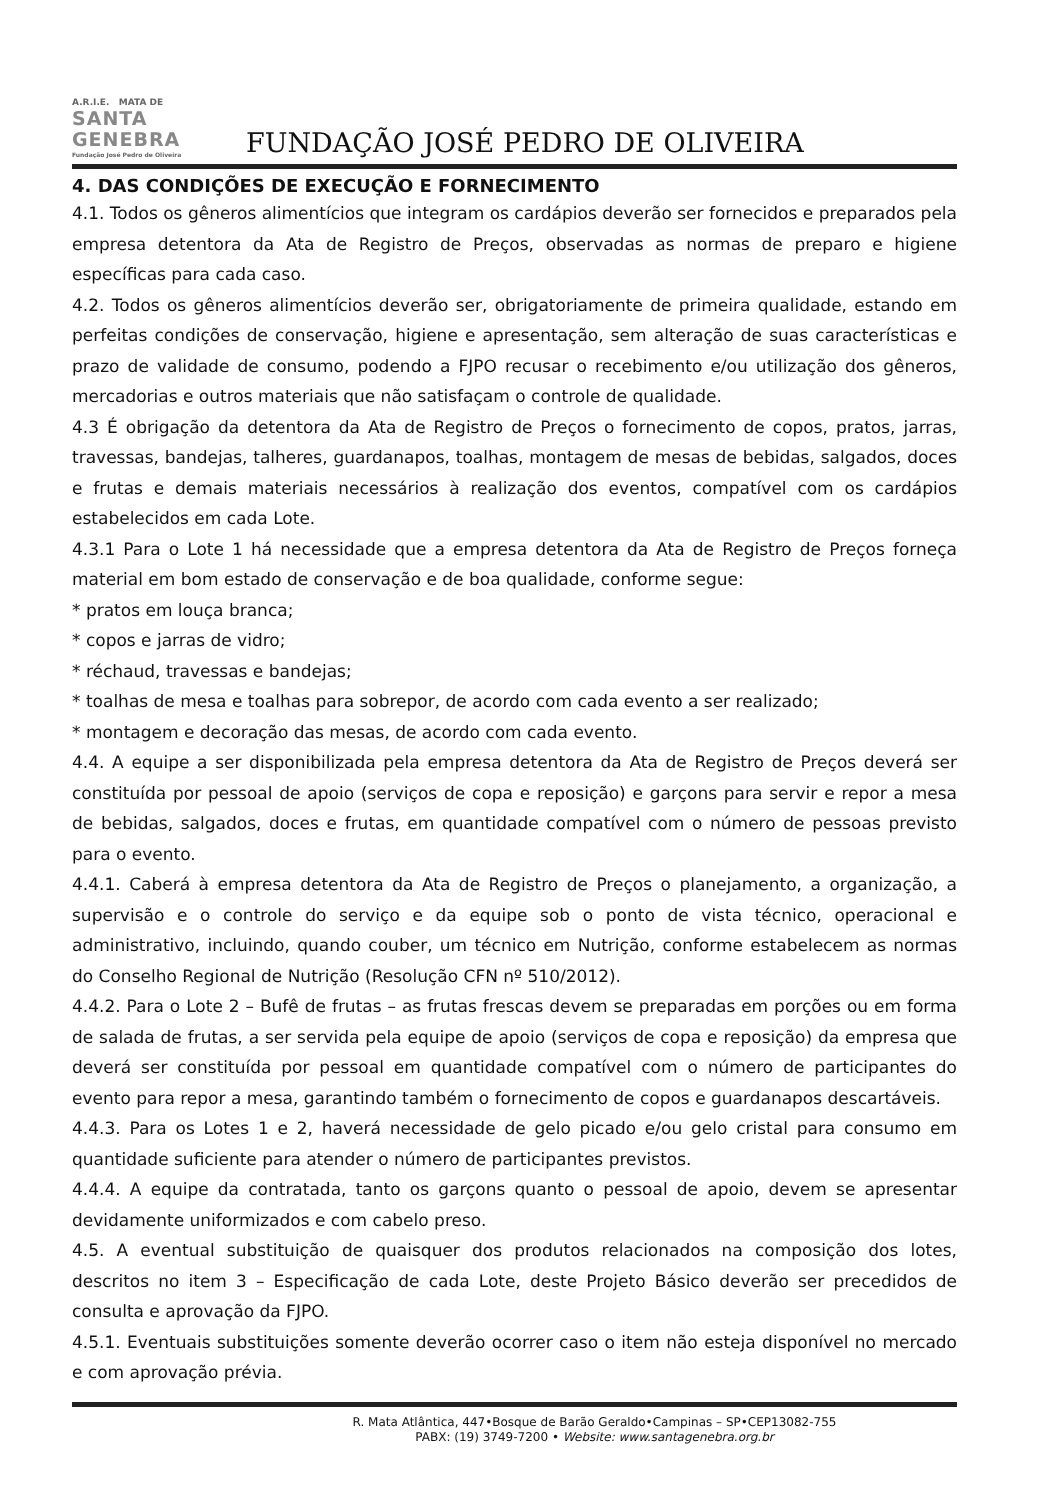A.R.I.E. MATA DE
SANTA GENEBRA
Fundação José Pedro de Oliveira
FUNDAÇÃO JOSÉ PEDRO DE OLIVEIRA
4. DAS CONDIÇÕES DE EXECUÇÃO E FORNECIMENTO
4.1. Todos os gêneros alimentícios que integram os cardápios deverão ser fornecidos e preparados pela empresa detentora da Ata de Registro de Preços, observadas as normas de preparo e higiene específicas para cada caso.
4.2. Todos os gêneros alimentícios deverão ser, obrigatoriamente de primeira qualidade, estando em perfeitas condições de conservação, higiene e apresentação, sem alteração de suas características e prazo de validade de consumo, podendo a FJPO recusar o recebimento e/ou utilização dos gêneros, mercadorias e outros materiais que não satisfaçam o controle de qualidade.
4.3 É obrigação da detentora da Ata de Registro de Preços o fornecimento de copos, pratos, jarras, travessas, bandejas, talheres, guardanapos, toalhas, montagem de mesas de bebidas, salgados, doces e frutas e demais materiais necessários à realização dos eventos, compatível com os cardápios estabelecidos em cada Lote.
4.3.1 Para o Lote 1 há necessidade que a empresa detentora da Ata de Registro de Preços forneça material em bom estado de conservação e de boa qualidade, conforme segue:
* pratos em louça branca;
* copos e jarras de vidro;
* réchaud, travessas e bandejas;
* toalhas de mesa e toalhas para sobrepor, de acordo com cada evento a ser realizado;
* montagem e decoração das mesas, de acordo com cada evento.
4.4. A equipe a ser disponibilizada pela empresa detentora da Ata de Registro de Preços deverá ser constituída por pessoal de apoio (serviços de copa e reposição) e garçons para servir e repor a mesa de bebidas, salgados, doces e frutas, em quantidade compatível com o número de pessoas previsto para o evento.
4.4.1. Caberá à empresa detentora da Ata de Registro de Preços o planejamento, a organização, a supervisão e o controle do serviço e da equipe sob o ponto de vista técnico, operacional e administrativo, incluindo, quando couber, um técnico em Nutrição, conforme estabelecem as normas do Conselho Regional de Nutrição (Resolução CFN nº 510/2012).
4.4.2. Para o Lote 2 – Bufê de frutas – as frutas frescas devem se preparadas em porções ou em forma de salada de frutas, a ser servida pela equipe de apoio (serviços de copa e reposição) da empresa que deverá ser constituída por pessoal em quantidade compatível com o número de participantes do evento para repor a mesa, garantindo também o fornecimento de copos e guardanapos descartáveis.
4.4.3. Para os Lotes 1 e 2, haverá necessidade de gelo picado e/ou gelo cristal para consumo em quantidade suficiente para atender o número de participantes previstos.
4.4.4. A equipe da contratada, tanto os garçons quanto o pessoal de apoio, devem se apresentar devidamente uniformizados e com cabelo preso.
4.5. A eventual substituição de quaisquer dos produtos relacionados na composição dos lotes, descritos no item 3 – Especificação de cada Lote, deste Projeto Básico deverão ser precedidos de consulta e aprovação da FJPO.
4.5.1. Eventuais substituições somente deverão ocorrer caso o item não esteja disponível no mercado e com aprovação prévia.
R. Mata Atlântica, 447•Bosque de Barão Geraldo•Campinas – SP•CEP13082-755
PABX: (19) 3749-7200 • Website: www.santagenebra.org.br